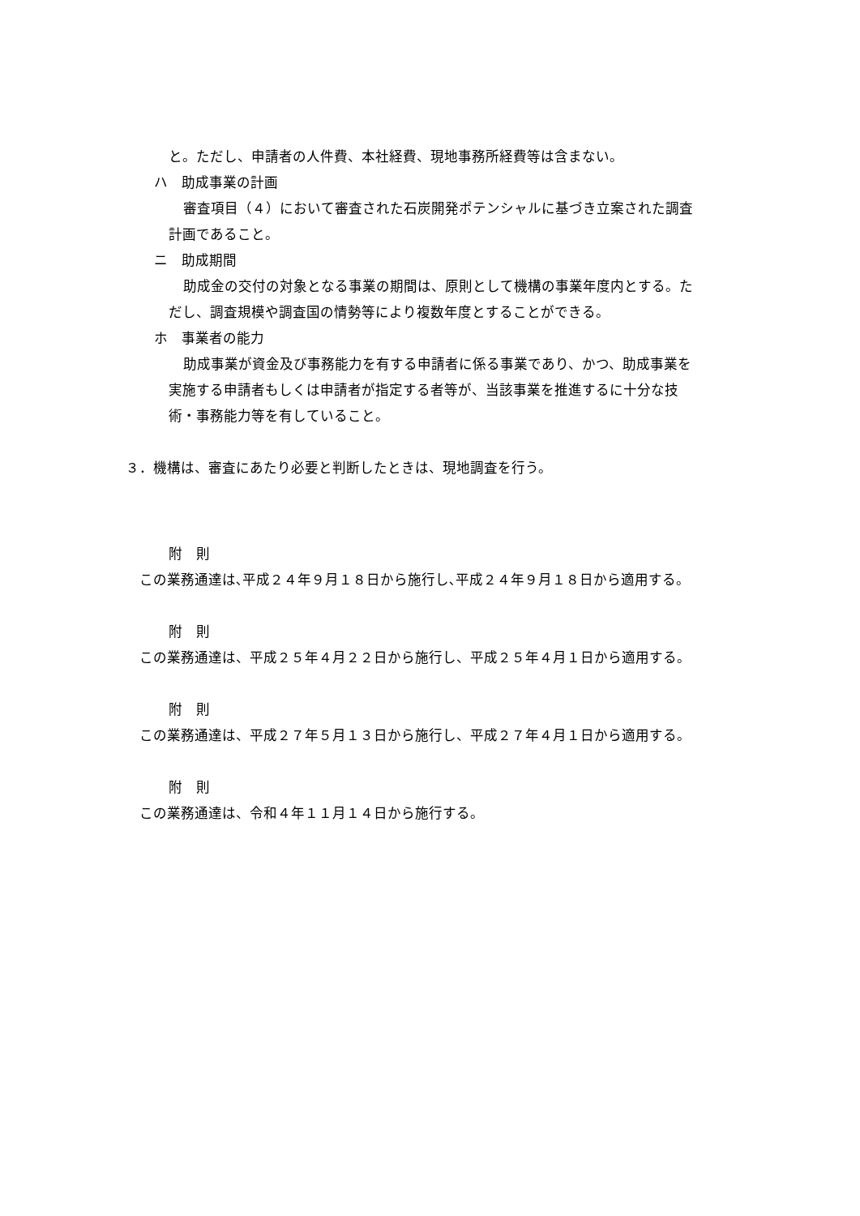と。ただし、申請者の人件費、本社経費、現地事務所経費等は含まない。
ハ　助成事業の計画
審査項目（４）において審査された石炭開発ポテンシャルに基づき立案された調査
計画であること。
ニ　助成期間
助成金の交付の対象となる事業の期間は、原則として機構の事業年度内とする。た
だし、調査規模や調査国の情勢等により複数年度とすることができる。
ホ　事業者の能力
助成事業が資金及び事務能力を有する申請者に係る事業であり、かつ、助成事業を
実施する申請者もしくは申請者が指定する者等が、当該事業を推進するに十分な技
術・事務能力等を有していること。
３．機構は、審査にあたり必要と判断したときは、現地調査を行う。
附　則
この業務通達は､平成２４年９月１８日から施行し､平成２４年９月１８日から適用する。
附　則
この業務通達は、平成２５年４月２２日から施行し、平成２５年４月１日から適用する。
附　則
この業務通達は、平成２７年５月１３日から施行し、平成２７年４月１日から適用する。
附　則
この業務通達は、令和４年１１月１４日から施行する。